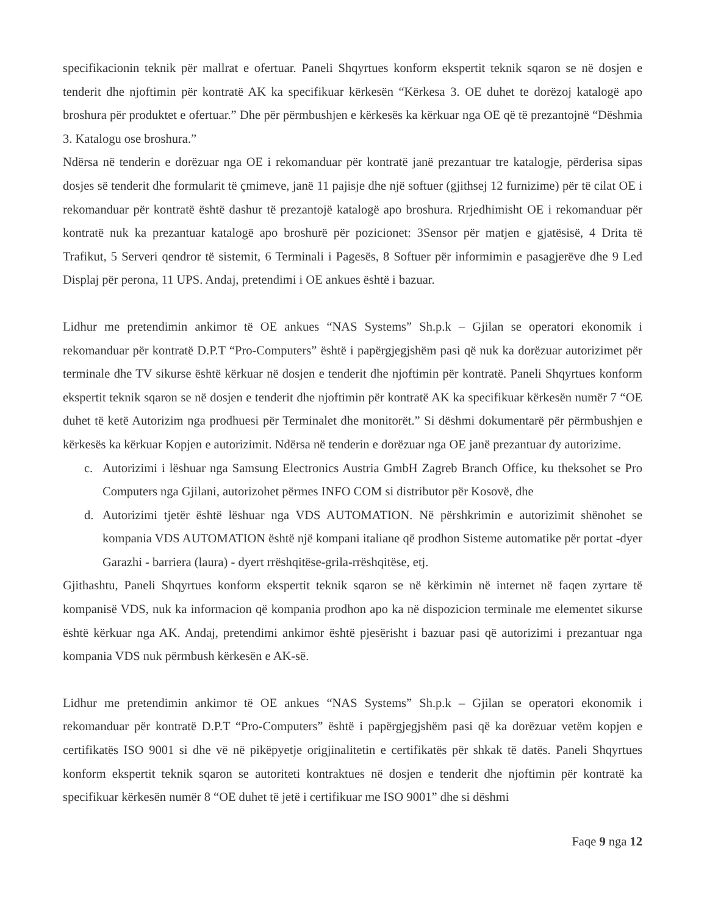specifikacionin teknik për mallrat e ofertuar. Paneli Shqyrtues konform ekspertit teknik sqaron se në dosjen e tenderit dhe njoftimin për kontratë AK ka specifikuar kërkesën “Kërkesa 3. OE duhet te dorëzoj katalogë apo broshura për produktet e ofertuar.” Dhe për përmbushjen e kërkesës ka kërkuar nga OE që të prezantojnë “Dëshmia 3. Katalogu ose broshura.”
Ndërsa në tenderin e dorëzuar nga OE i rekomanduar për kontratë janë prezantuar tre katalogje, përderisa sipas dosjes së tenderit dhe formularit të çmimeve, janë 11 pajisje dhe një softuer (gjithsej 12 furnizime) për të cilat OE i rekomanduar për kontratë është dashur të prezantojë katalogë apo broshura. Rrjedhimisht OE i rekomanduar për kontratë nuk ka prezantuar katalogë apo broshurë për pozicionet: 3Sensor për matjen e gjatësisë, 4 Drita të Trafikut, 5 Serveri qendror të sistemit, 6 Terminali i Pagesës, 8 Softuer për informimin e pasagjerëve dhe 9 Led Displaj për perona, 11 UPS. Andaj, pretendimi i OE ankues është i bazuar.
Lidhur me pretendimin ankimor të OE ankues “NAS Systems” Sh.p.k – Gjilan se operatori ekonomik i rekomanduar për kontratë D.P.T “Pro-Computers” është i papërgjegjshëm pasi që nuk ka dorëzuar autorizimet për terminale dhe TV sikurse është kërkuar në dosjen e tenderit dhe njoftimin për kontratë. Paneli Shqyrtues konform ekspertit teknik sqaron se në dosjen e tenderit dhe njoftimin për kontratë AK ka specifikuar kërkesën numër 7 “OE duhet të ketë Autorizim nga prodhuesi për Terminalet dhe monitorët.” Si dëshmi dokumentarë për përmbushjen e kërkesës ka kërkuar Kopjen e autorizimit. Ndërsa në tenderin e dorëzuar nga OE janë prezantuar dy autorizime.
c. Autorizimi i lëshuar nga Samsung Electronics Austria GmbH Zagreb Branch Office, ku theksohet se Pro Computers nga Gjilani, autorizohet përmes INFO COM si distributor për Kosovë, dhe
d. Autorizimi tjetër është lëshuar nga VDS AUTOMATION. Në përshkrimin e autorizimit shënohet se kompania VDS AUTOMATION është një kompani italiane që prodhon Sisteme automatike për portat -dyer Garazhi - barriera (laura) - dyert rrëshqitëse-grila-rrëshqitëse, etj.
Gjithashtu, Paneli Shqyrtues konform ekspertit teknik sqaron se në kërkimin në internet në faqen zyrtare të kompanisë VDS, nuk ka informacion që kompania prodhon apo ka në dispozicion terminale me elementet sikurse është kërkuar nga AK. Andaj, pretendimi ankimor është pjesërisht i bazuar pasi që autorizimi i prezantuar nga kompania VDS nuk përmbush kërkesën e AK-së.
Lidhur me pretendimin ankimor të OE ankues “NAS Systems” Sh.p.k – Gjilan se operatori ekonomik i rekomanduar për kontratë D.P.T “Pro-Computers” është i papërgjegjshëm pasi që ka dorëzuar vetëm kopjen e certifikatës ISO 9001 si dhe vë në pikëpyetje origjinalitetin e certifikatës për shkak të datës. Paneli Shqyrtues konform ekspertit teknik sqaron se autoriteti kontraktues në dosjen e tenderit dhe njoftimin për kontratë ka specifikuar kërkesën numër 8 “OE duhet të jetë i certifikuar me ISO 9001” dhe si dëshmi
Faqe 9 nga 12